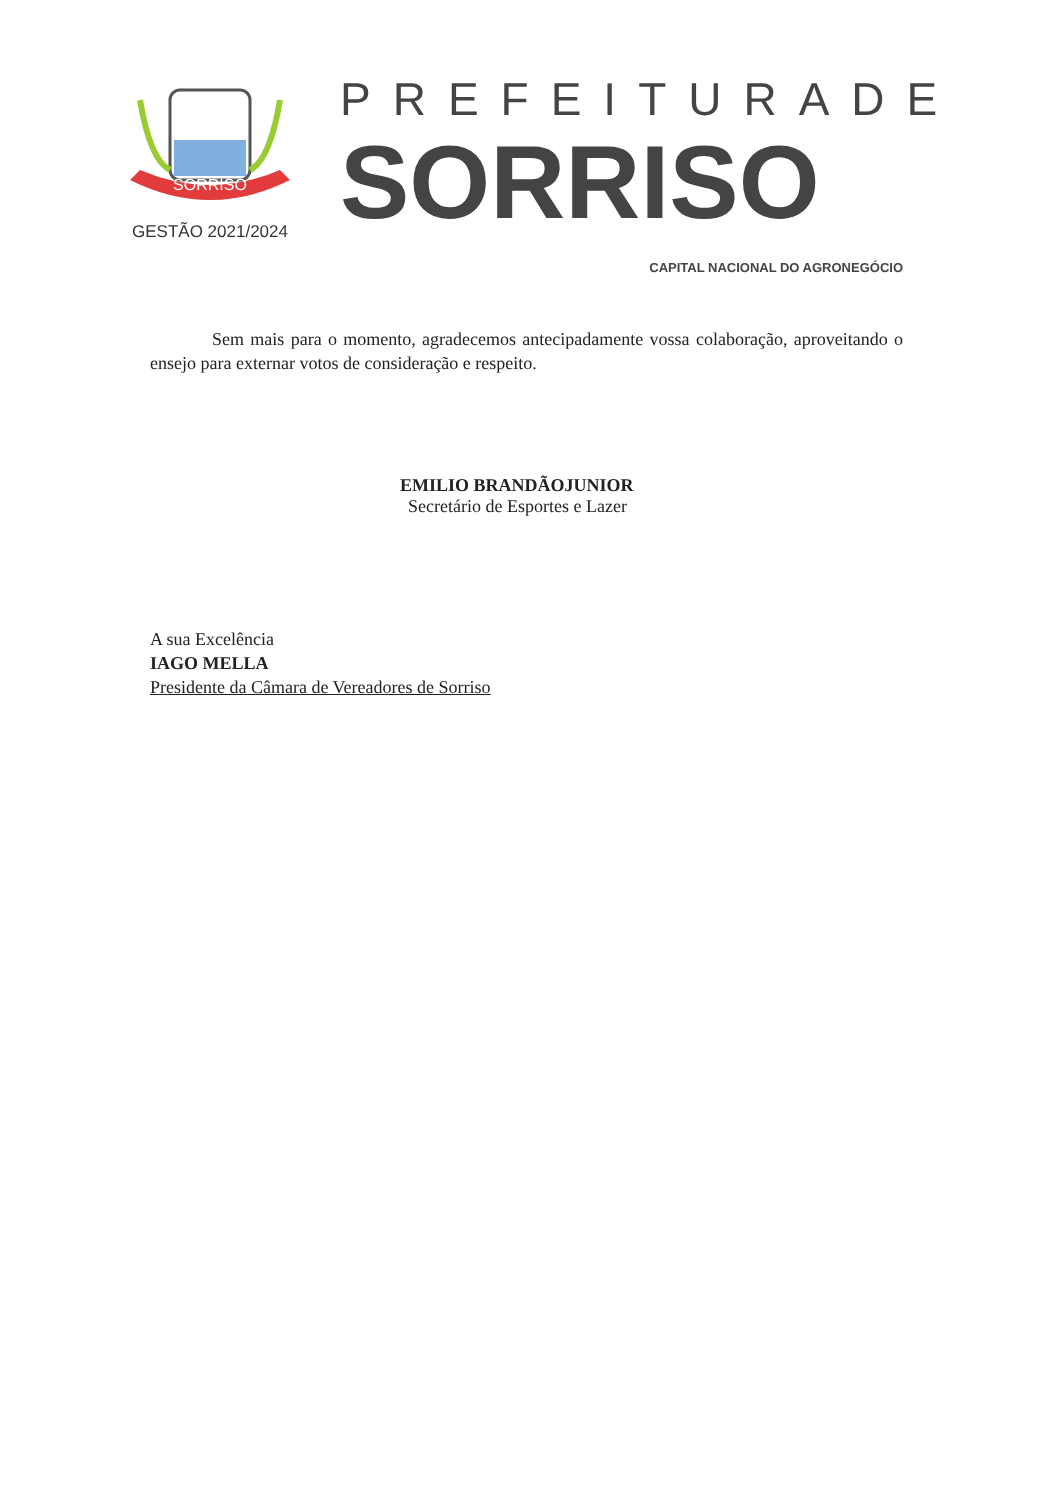SORRISO
GESTÃO 2021/2024
PREFEITURADE
SORRISO
CAPITAL NACIONAL DO AGRONEGÓCIO
Sem mais para o momento, agradecemos antecipadamente vossa colaboração, aproveitando o ensejo para externar votos de consideração e respeito.
EMILIO BRANDÃOJUNIOR
Secretário de Esportes e Lazer
A sua Excelência
IAGO MELLA
Presidente da Câmara de Vereadores de Sorriso